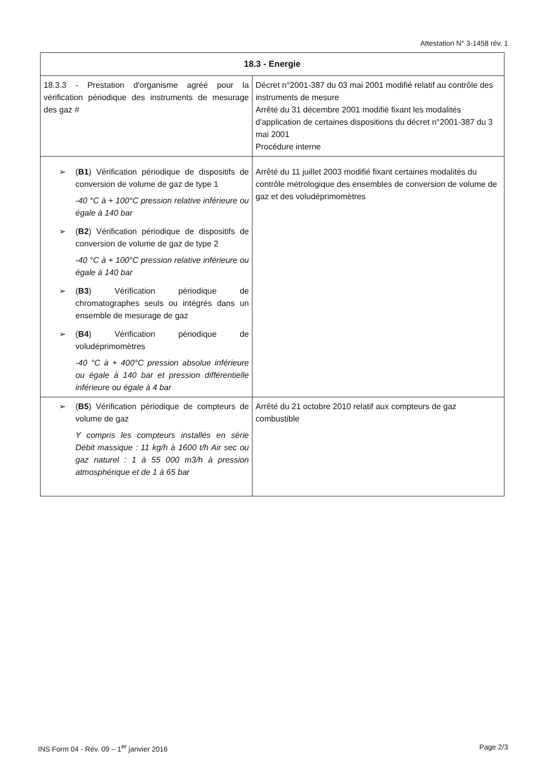Attestation N° 3-1458 rév. 1
| 18.3 - Energie | |
| --- | --- |
| 18.3.3 - Prestation d'organisme agréé pour la vérification périodique des instruments de mesurage des gaz # | Décret n°2001-387 du 03 mai 2001 modifié relatif au contrôle des instruments de mesure Arrêté du 31 décembre 2001 modifié fixant les modalités d'application de certaines dispositions du décret n°2001-387 du 3 mai 2001 Procédure interne |
| ➢ ( B1 ) Vérification périodique de dispositifs de conversion de volume de gaz de type 1 -40 °C à + 100°C pression relative inférieure ou égale à 140 bar ➢ ( B2 ) Vérification périodique de dispositifs de conversion de volume de gaz de type 2 -40 °C à + 100°C pression relative inférieure ou égale à 140 bar ➢ ( B3 ) Vérification périodique de chromatographes seuls ou intégrés dans un ensemble de mesurage de gaz ➢ ( B4 ) Vérification périodique de voludéprimomètres -40 °C à + 400°C pression absolue inférieure ou égale à 140 bar et pression différentielle inférieure ou égale à 4 bar | Arrêté du 11 juillet 2003 modifié fixant certaines modalités du contrôle métrologique des ensembles de conversion de volume de gaz et des voludéprimomètres |
| ➢ ( B5 ) Vérification périodique de compteurs de volume de gaz Y compris les compteurs installés en série Débit massique : 11 kg/h à 1600 t/h Air sec ou gaz naturel : 1 à 55 000 m3/h à pression atmosphérique et de 1 à 65 bar | Arrêté du 21 octobre 2010 relatif aux compteurs de gaz combustible |
INS Form 04 - Rév. 09 – 1<sup>er</sup> janvier 2016 Page 2/3